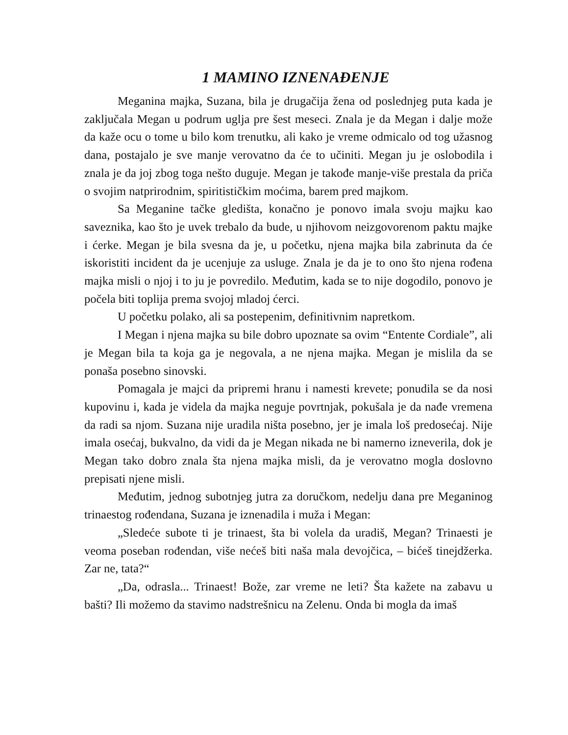1 MAMINO IZNENAĐENJE
Meganina majka, Suzana, bila je drugačija žena od poslednjeg puta kada je zaključala Megan u podrum uglja pre šest meseci. Znala je da Megan i dalje može da kaže ocu o tome u bilo kom trenutku, ali kako je vreme odmicalo od tog užasnog dana, postajalo je sve manje verovatno da će to učiniti. Megan ju je oslobodila i znala je da joj zbog toga nešto duguje. Megan je takođe manje-više prestala da priča o svojim natprirodnim, spiritističkim moćima, barem pred majkom.
Sa Meganine tačke gledišta, konačno je ponovo imala svoju majku kao saveznika, kao što je uvek trebalo da bude, u njihovom neizgovorenom paktu majke i ćerke. Megan je bila svesna da je, u početku, njena majka bila zabrinuta da će iskoristiti incident da je ucenjuje za usluge. Znala je da je to ono što njena rođena majka misli o njoj i to ju je povredilo. Međutim, kada se to nije dogodilo, ponovo je počela biti toplija prema svojoj mladoj ćerci.
U početku polako, ali sa postepenim, definitivnim napretkom.
I Megan i njena majka su bile dobro upoznate sa ovim “Entente Cordiale”, ali je Megan bila ta koja ga je negovala, a ne njena majka. Megan je mislila da se ponaša posebno sinovski.
Pomagala je majci da pripremi hranu i namesti krevete; ponudila se da nosi kupovinu i, kada je videla da majka neguje povrtnjak, pokušala je da nađe vremena da radi sa njom. Suzana nije uradila ništa posebno, jer je imala loš predosećaj. Nije imala osećaj, bukvalno, da vidi da je Megan nikada ne bi namerno izneverila, dok je Megan tako dobro znala šta njena majka misli, da je verovatno mogla doslovno prepisati njene misli.
Međutim, jednog subotnjeg jutra za doručkom, nedelju dana pre Meganinog trinaestog rođendana, Suzana je iznenadila i muža i Megan:
„Sledeće subote ti je trinaest, šta bi volela da uradiš, Megan? Trinaesti je veoma poseban rođendan, više nećeš biti naša mala devojčica, – bićeš tinejdžerka. Zar ne, tata?“
„Da, odrasla... Trinaest! Bože, zar vreme ne leti? Šta kažete na zabavu u bašti? Ili možemo da stavimo nadstrešnicu na Zelenu. Onda bi mogla da imaš